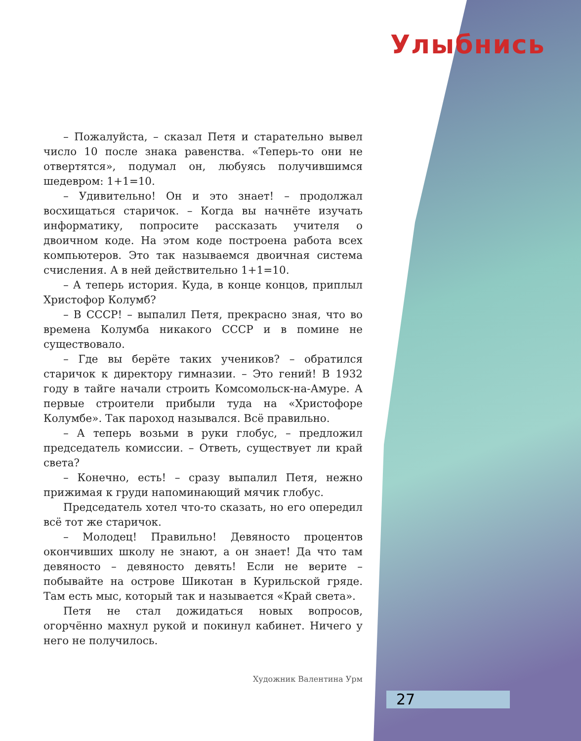Улыбнись
– Пожалуйста, – сказал Петя и старательно вывел число 10 после знака равенства. «Теперь-то они не отвертятся», подумал он, любуясь получившимся шедевром: 1+1=10.
– Удивительно! Он и это знает! – продолжал восхищаться старичок. – Когда вы начнёте изучать информатику, попросите рассказать учителя о двоичном коде. На этом коде построена работа всех компьютеров. Это так называемся двоичная система счисления. А в ней действительно 1+1=10.
– А теперь история. Куда, в конце концов, приплыл Христофор Колумб?
– В СССР! – выпалил Петя, прекрасно зная, что во времена Колумба никакого СССР и в помине не существовало.
– Где вы берёте таких учеников? – обратился старичок к директору гимназии. – Это гений! В 1932 году в тайге начали строить Комсомольск-на-Амуре. А первые строители прибыли туда на «Христофоре Колумбе». Так пароход назывался. Всё правильно.
– А теперь возьми в руки глобус, – предложил председатель комиссии. – Ответь, существует ли край света?
– Конечно, есть! – сразу выпалил Петя, нежно прижимая к груди напоминающий мячик глобус.
Председатель хотел что-то сказать, но его опередил всё тот же старичок.
– Молодец! Правильно! Девяносто процентов окончивших школу не знают, а он знает! Да что там девяносто – девяносто девять! Если не верите – побывайте на острове Шикотан в Курильской гряде. Там есть мыс, который так и называется «Край света».
Петя не стал дожидаться новых вопросов, огорчённо махнул рукой и покинул кабинет. Ничего у него не получилось.
Художник Валентина Урм
27